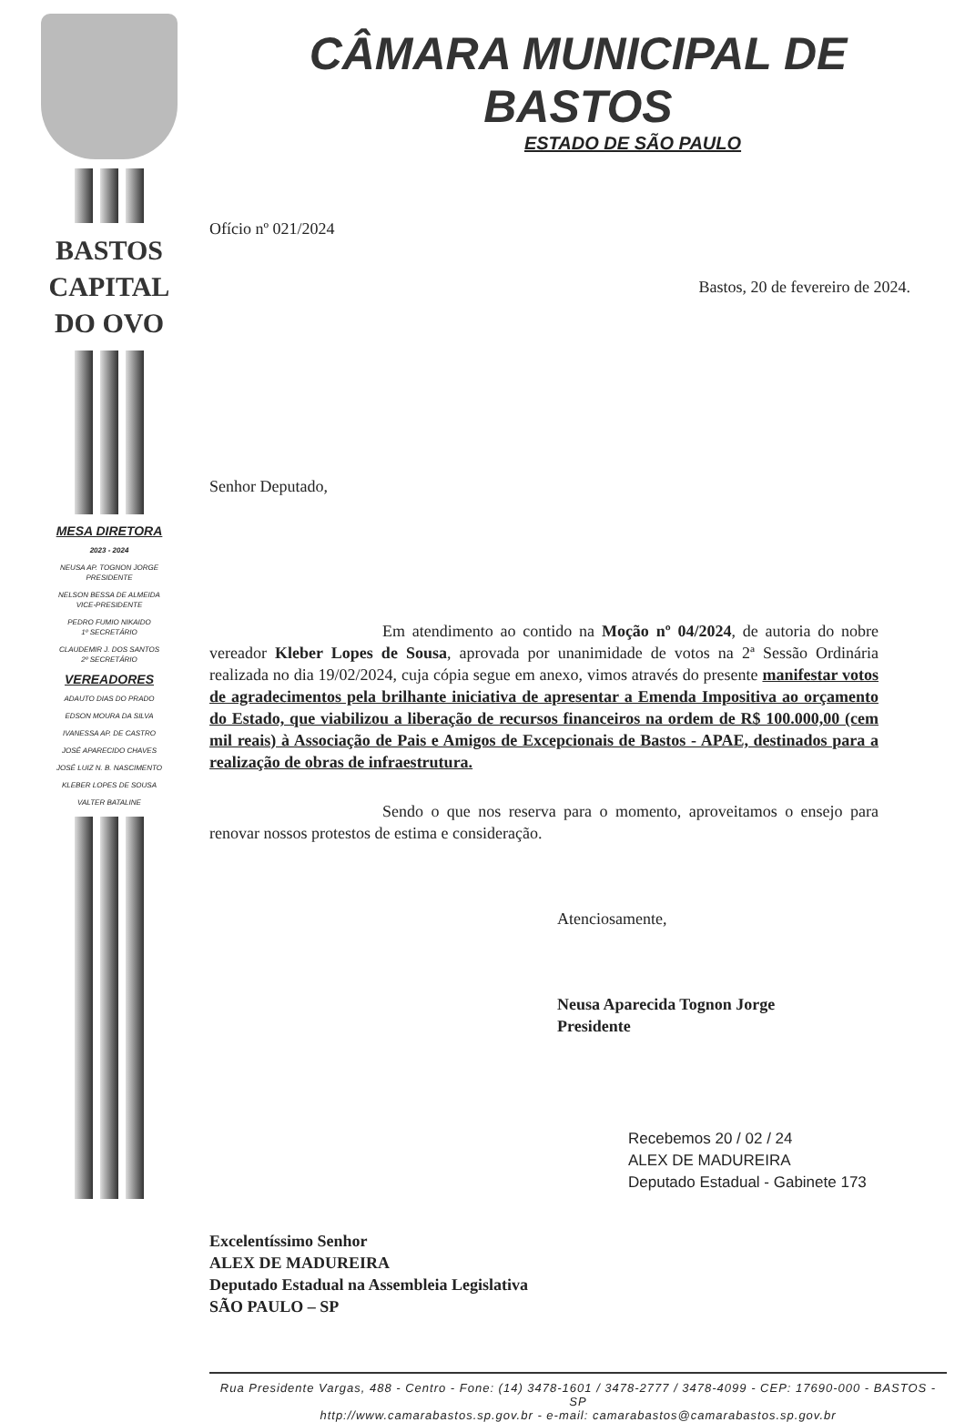BASTOS
CAPITAL
DO OVO
MESA DIRETORA
2023 - 2024
NEUSA AP. TOGNON JORGE
PRESIDENTE
NELSON BESSA DE ALMEIDA
VICE-PRESIDENTE
PEDRO FUMIO NIKAIDO
1º SECRETÁRIO
CLAUDEMIR J. DOS SANTOS
2º SECRETÁRIO
VEREADORES
ADAUTO DIAS DO PRADO
EDSON MOURA DA SILVA
IVANESSA AP. DE CASTRO
JOSÉ APARECIDO CHAVES
JOSÉ LUIZ N. B. NASCIMENTO
KLEBER LOPES DE SOUSA
VALTER BATALINE
CÂMARA MUNICIPAL DE BASTOS
ESTADO DE SÃO PAULO
Ofício nº 021/2024
Bastos, 20 de fevereiro de 2024.
Senhor Deputado,
Em atendimento ao contido na Moção nº 04/2024, de autoria do nobre vereador Kleber Lopes de Sousa, aprovada por unanimidade de votos na 2ª Sessão Ordinária realizada no dia 19/02/2024, cuja cópia segue em anexo, vimos através do presente manifestar votos de agradecimentos pela brilhante iniciativa de apresentar a Emenda Impositiva ao orçamento do Estado, que viabilizou a liberação de recursos financeiros na ordem de R$ 100.000,00 (cem mil reais) à Associação de Pais e Amigos de Excepcionais de Bastos - APAE, destinados para a realização de obras de infraestrutura.
Sendo o que nos reserva para o momento, aproveitamos o ensejo para renovar nossos protestos de estima e consideração.
Atenciosamente,
Neusa Aparecida Tognon Jorge
Presidente
Recebemos 20 / 02 / 24
ALEX DE MADUREIRA
Deputado Estadual - Gabinete 173
Excelentíssimo Senhor
ALEX DE MADUREIRA
Deputado Estadual na Assembleia Legislativa
SÃO PAULO – SP
Rua Presidente Vargas, 488 - Centro - Fone: (14) 3478-1601 / 3478-2777 / 3478-4099 - CEP: 17690-000 - BASTOS - SP
http://www.camarabastos.sp.gov.br - e-mail: camarabastos@camarabastos.sp.gov.br